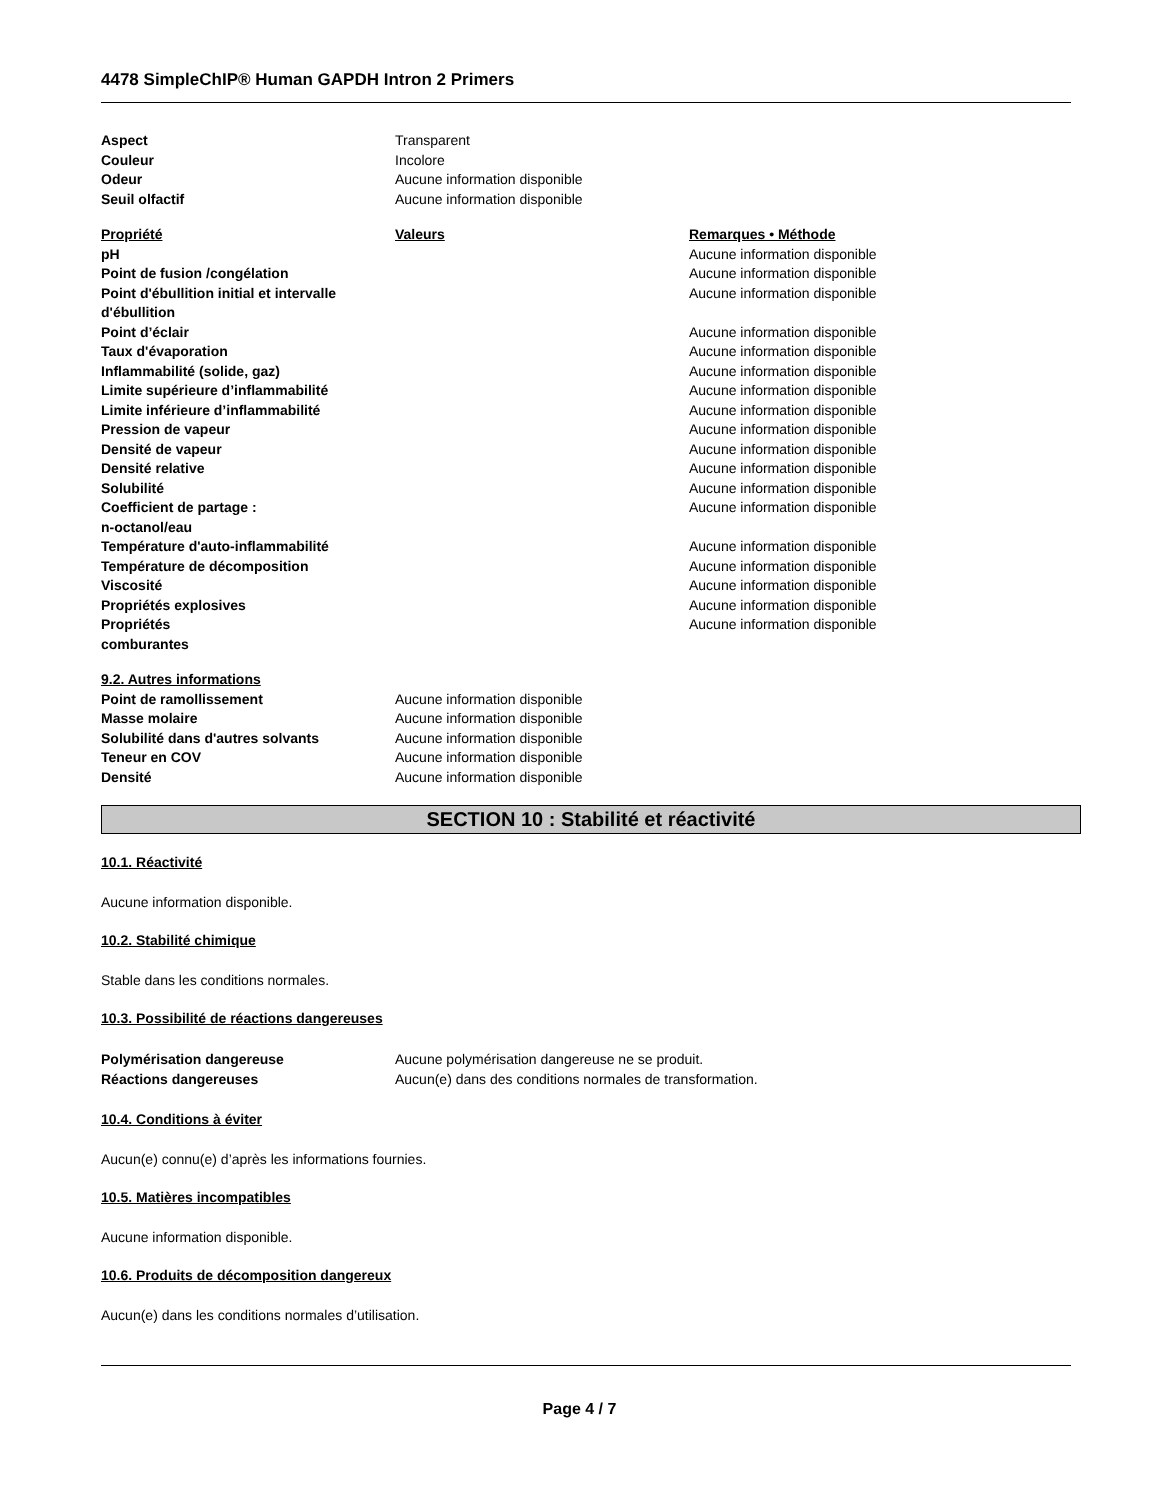4478 SimpleChIP® Human GAPDH Intron 2 Primers
| Aspect | Transparent |
| Couleur | Incolore |
| Odeur | Aucune information disponible |
| Seuil olfactif | Aucune information disponible |
| Propriété | Valeurs | Remarques • Méthode |
| --- | --- | --- |
| pH | | Aucune information disponible |
| Point de fusion /congélation | | Aucune information disponible |
| Point d'ébullition initial et intervalle d'ébullition | | Aucune information disponible |
| Point d’éclair | | Aucune information disponible |
| Taux d'évaporation | | Aucune information disponible |
| Inflammabilité (solide, gaz) | | Aucune information disponible |
| Limite supérieure d’inflammabilité | | Aucune information disponible |
| Limite inférieure d’inflammabilité | | Aucune information disponible |
| Pression de vapeur | | Aucune information disponible |
| Densité de vapeur | | Aucune information disponible |
| Densité relative | | Aucune information disponible |
| Solubilité | | Aucune information disponible |
| Coefficient de partage : n-octanol/eau | | Aucune information disponible |
| Température d'auto-inflammabilité | | Aucune information disponible |
| Température de décomposition | | Aucune information disponible |
| Viscosité | | Aucune information disponible |
| Propriétés explosives | | Aucune information disponible |
| Propriétés comburantes | | Aucune information disponible |
| 9.2. Autres informations | |
| Point de ramollissement | Aucune information disponible |
| Masse molaire | Aucune information disponible |
| Solubilité dans d'autres solvants | Aucune information disponible |
| Teneur en COV | Aucune information disponible |
| Densité | Aucune information disponible |
SECTION 10 : Stabilité et réactivité
10.1. Réactivité
Aucune information disponible.
10.2. Stabilité chimique
Stable dans les conditions normales.
10.3. Possibilité de réactions dangereuses
| Polymérisation dangereuse | Aucune polymérisation dangereuse ne se produit. |
| Réactions dangereuses | Aucun(e) dans des conditions normales de transformation. |
10.4. Conditions à éviter
Aucun(e) connu(e) d’après les informations fournies.
10.5. Matières incompatibles
Aucune information disponible.
10.6. Produits de décomposition dangereux
Aucun(e) dans les conditions normales d’utilisation.
Page 4 / 7